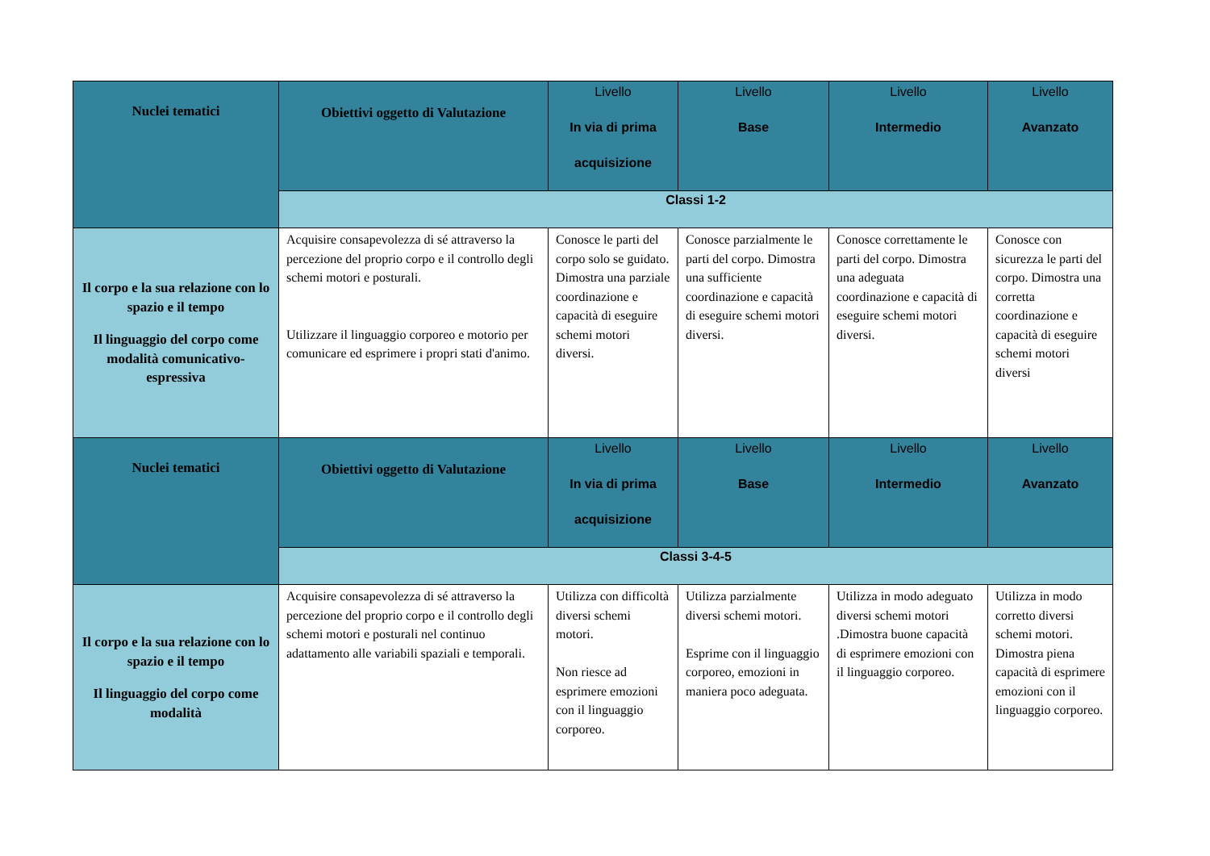| Nuclei tematici | Obiettivi oggetto di Valutazione | Livello In via di prima acquisizione | Livello Base | Livello Intermedio | Livello Avanzato |
| --- | --- | --- | --- | --- | --- |
| | Classi 1-2 | | | | |
| Il corpo e la sua relazione con lo spazio e il tempo Il linguaggio del corpo come modalità comunicativo-espressiva | Acquisire consapevolezza di sé attraverso la percezione del proprio corpo e il controllo degli schemi motori e posturali. Utilizzare il linguaggio corporeo e motorio per comunicare ed esprimere i propri stati d'animo. | Conosce le parti del corpo solo se guidato. Dimostra una parziale coordinazione e capacità di eseguire schemi motori diversi. | Conosce parzialmente le parti del corpo. Dimostra una sufficiente coordinazione e capacità di eseguire schemi motori diversi. | Conosce correttamente le parti del corpo. Dimostra una adeguata coordinazione e capacità di eseguire schemi motori diversi. | Conosce con sicurezza le parti del corpo. Dimostra una corretta coordinazione e capacità di eseguire schemi motori diversi |
| Nuclei tematici | Obiettivi oggetto di Valutazione | Livello In via di prima acquisizione | Livello Base | Livello Intermedio | Livello Avanzato |
| | Classi 3-4-5 | | | | |
| Il corpo e la sua relazione con lo spazio e il tempo Il linguaggio del corpo come modalità | Acquisire consapevolezza di sé attraverso la percezione del proprio corpo e il controllo degli schemi motori e posturali nel continuo adattamento alle variabili spaziali e temporali. | Utilizza con difficoltà diversi schemi motori. Non riesce ad esprimere emozioni con il linguaggio corporeo. | Utilizza parzialmente diversi schemi motori. Esprime con il linguaggio corporeo, emozioni in maniera poco adeguata. | Utilizza in modo adeguato diversi schemi motori .Dimostra buone capacità di esprimere emozioni con il linguaggio corporeo. | Utilizza in modo corretto diversi schemi motori. Dimostra piena capacità di esprimere emozioni con il linguaggio corporeo. |